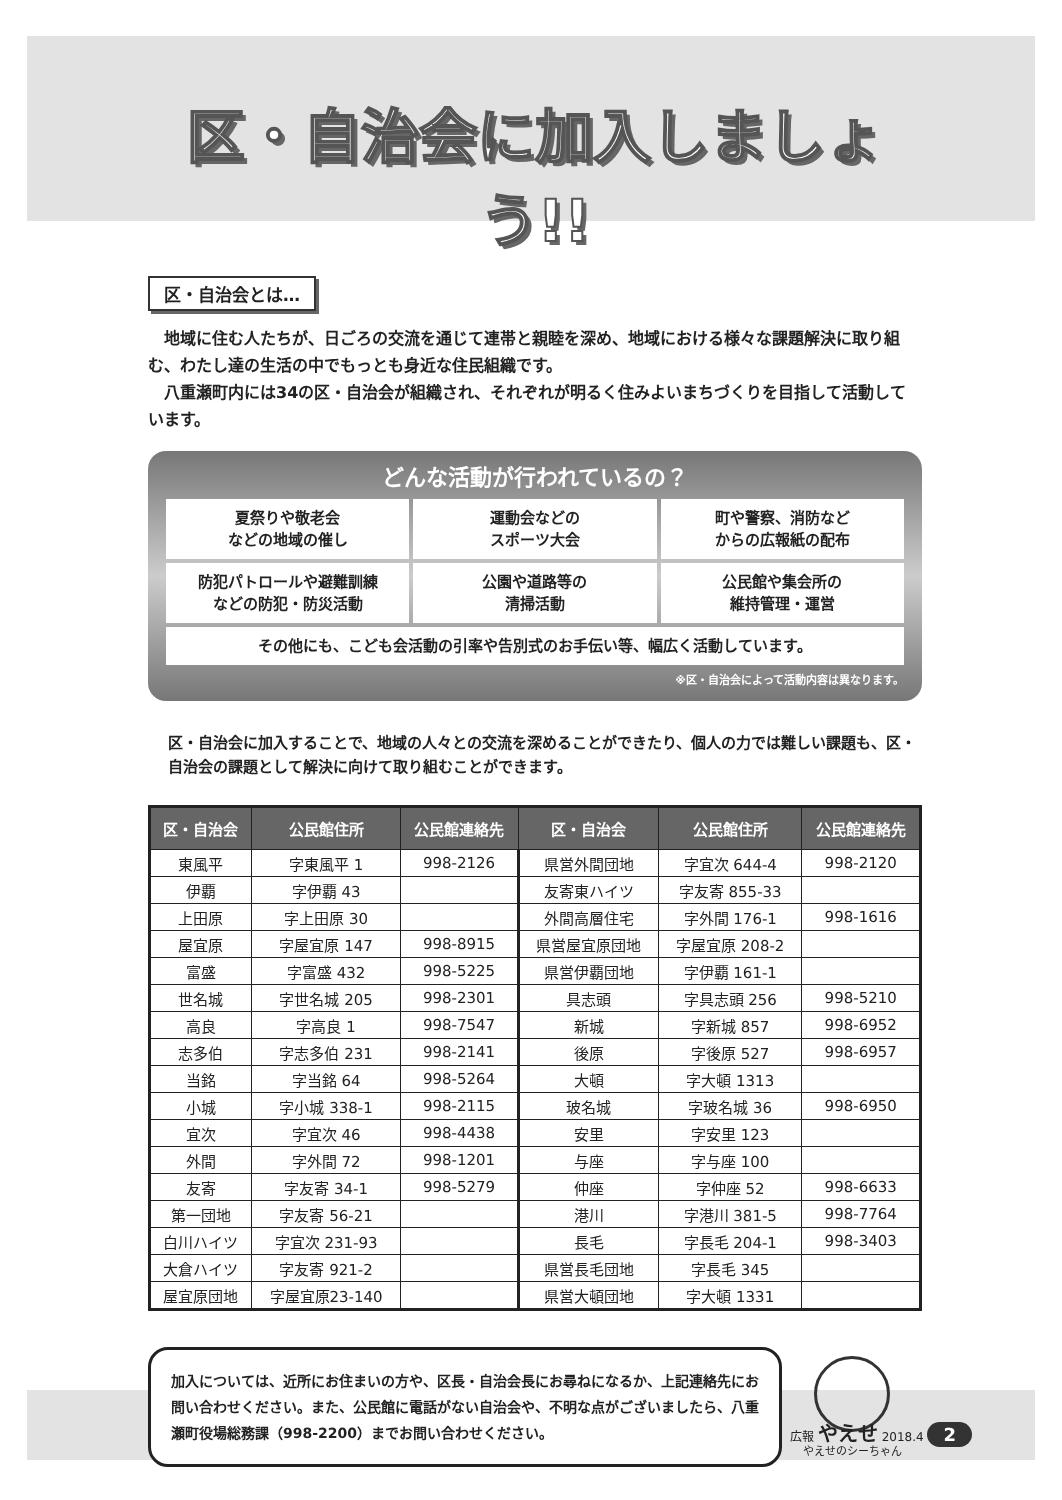区・自治会に加入しましょう!!
区・自治会とは…
　地域に住む人たちが、日ごろの交流を通じて連帯と親睦を深め、地域における様々な課題解決に取り組む、わたし達の生活の中でもっとも身近な住民組織です。
　八重瀬町内には34の区・自治会が組織され、それぞれが明るく住みよいまちづくりを目指して活動しています。
どんな活動が行われているの？
夏祭りや敬老会
などの地域の催し
運動会などの
スポーツ大会
町や警察、消防など
からの広報紙の配布
防犯パトロールや避難訓練
などの防犯・防災活動
公園や道路等の
清掃活動
公民館や集会所の
維持管理・運営
その他にも、こども会活動の引率や告別式のお手伝い等、幅広く活動しています。
※区・自治会によって活動内容は異なります。
区・自治会に加入することで、地域の人々との交流を深めることができたり、個人の力では難しい課題も、区・自治会の課題として解決に向けて取り組むことができます。
| 区・自治会 | 公民館住所 | 公民館連絡先 | 区・自治会 | 公民館住所 | 公民館連絡先 |
| --- | --- | --- | --- | --- | --- |
| 東風平 | 字東風平 1 | 998-2126 | 県営外間団地 | 字宜次 644-4 | 998-2120 |
| 伊覇 | 字伊覇 43 | | 友寄東ハイツ | 字友寄 855-33 | |
| 上田原 | 字上田原 30 | | 外間高層住宅 | 字外間 176-1 | 998-1616 |
| 屋宜原 | 字屋宜原 147 | 998-8915 | 県営屋宜原団地 | 字屋宜原 208-2 | |
| 富盛 | 字富盛 432 | 998-5225 | 県営伊覇団地 | 字伊覇 161-1 | |
| 世名城 | 字世名城 205 | 998-2301 | 具志頭 | 字具志頭 256 | 998-5210 |
| 高良 | 字高良 1 | 998-7547 | 新城 | 字新城 857 | 998-6952 |
| 志多伯 | 字志多伯 231 | 998-2141 | 後原 | 字後原 527 | 998-6957 |
| 当銘 | 字当銘 64 | 998-5264 | 大頓 | 字大頓 1313 | |
| 小城 | 字小城 338-1 | 998-2115 | 玻名城 | 字玻名城 36 | 998-6950 |
| 宜次 | 字宜次 46 | 998-4438 | 安里 | 字安里 123 | |
| 外間 | 字外間 72 | 998-1201 | 与座 | 字与座 100 | |
| 友寄 | 字友寄 34-1 | 998-5279 | 仲座 | 字仲座 52 | 998-6633 |
| 第一団地 | 字友寄 56-21 | | 港川 | 字港川 381-5 | 998-7764 |
| 白川ハイツ | 字宜次 231-93 | | 長毛 | 字長毛 204-1 | 998-3403 |
| 大倉ハイツ | 字友寄 921-2 | | 県営長毛団地 | 字長毛 345 | |
| 屋宜原団地 | 字屋宜原23-140 | | 県営大頓団地 | 字大頓 1331 | |
加入については、近所にお住まいの方や、区長・自治会長にお尋ねになるか、上記連絡先にお問い合わせください。また、公民館に電話がない自治会や、不明な点がございましたら、八重瀬町役場総務課（998-2200）までお問い合わせください。
やえせのシーちゃん
広報 やえせ 2018.4 2